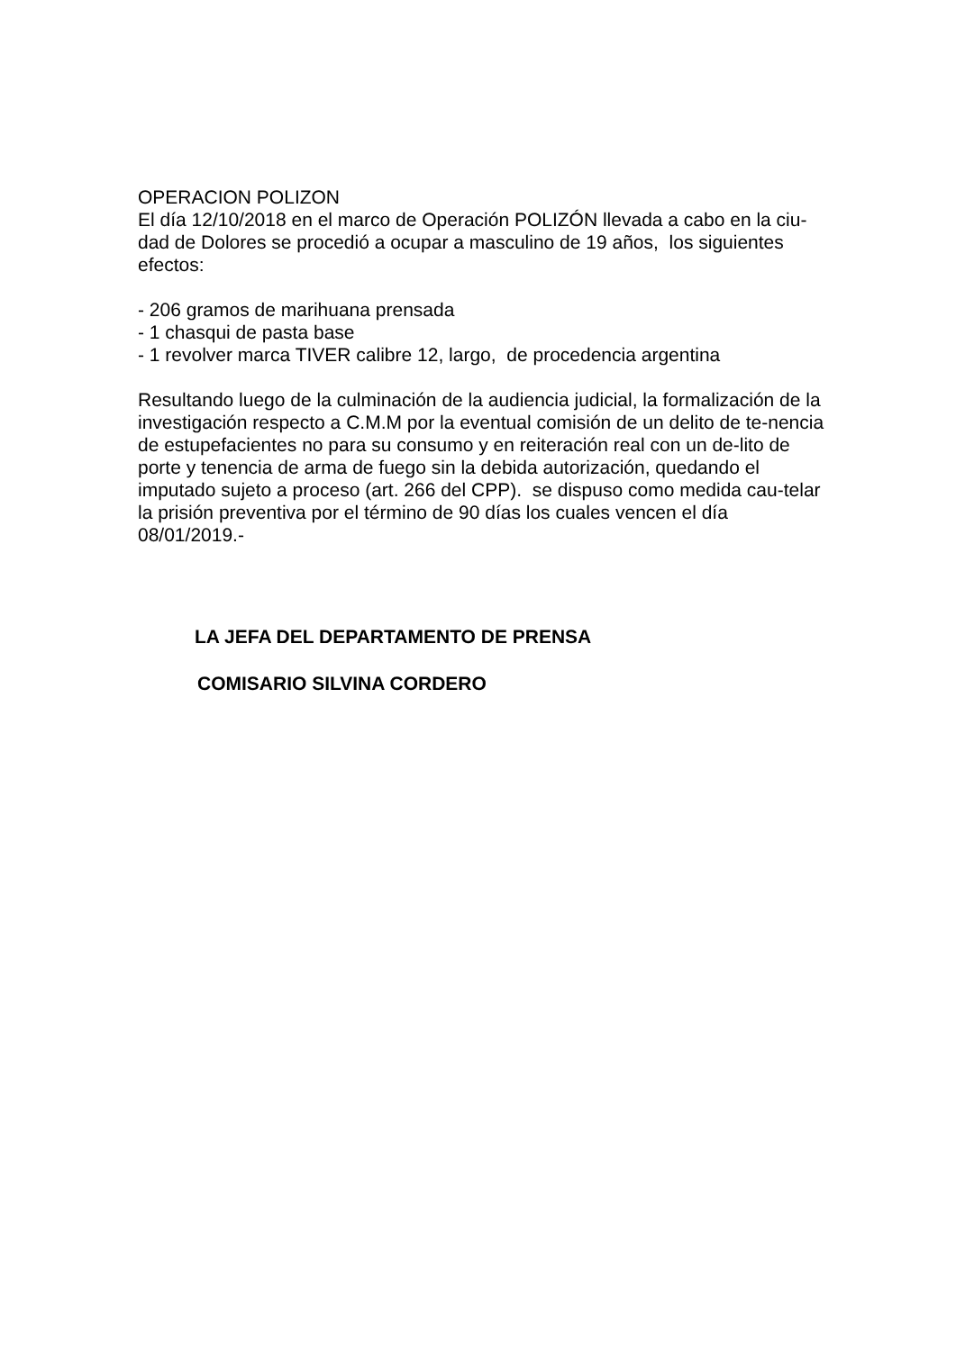OPERACION POLIZON
El día 12/10/2018 en el marco de Operación POLIZÓN llevada a cabo en la ciu-dad de Dolores se procedió a ocupar a masculino de 19 años, los siguientes efectos:
- 206 gramos de marihuana prensada
- 1 chasqui de pasta base
- 1 revolver marca TIVER calibre 12, largo, de procedencia argentina
Resultando luego de la culminación de la audiencia judicial, la formalización de la investigación respecto a C.M.M por la eventual comisión de un delito de te-nencia de estupefacientes no para su consumo y en reiteración real con un de-lito de porte y tenencia de arma de fuego sin la debida autorización, quedando el imputado sujeto a proceso (art. 266 del CPP). se dispuso como medida cau-telar la prisión preventiva por el término de 90 días los cuales vencen el día 08/01/2019.-
LA JEFA DEL DEPARTAMENTO DE PRENSA
COMISARIO SILVINA CORDERO